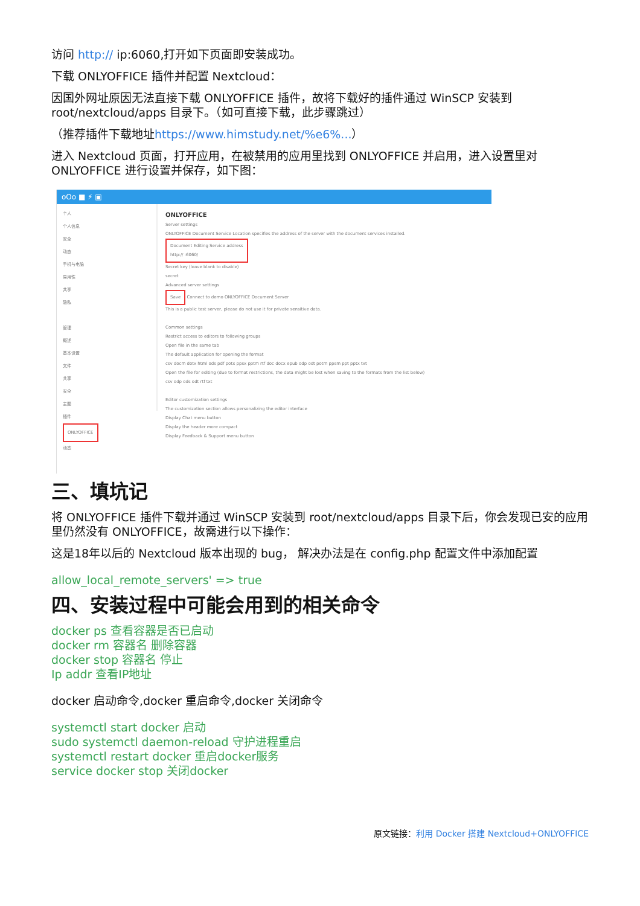访问 http:// ip:6060,打开如下页面即安装成功。
下载 ONLYOFFICE 插件并配置 Nextcloud：
因国外网址原因无法直接下载 ONLYOFFICE 插件，故将下载好的插件通过 WinSCP 安装到 root/nextcloud/apps 目录下。（如可直接下载，此步骤跳过）
（推荐插件下载地址https://www.himstudy.net/%e6%...）
进入 Nextcloud 页面，打开应用，在被禁用的应用里找到 ONLYOFFICE 并启用，进入设置里对 ONLYOFFICE 进行设置并保存，如下图：
oOo ■ ⚡ ▣
个人
个人信息
安全
动态
手机与电脑
易用性
共享
隐私
管理
概述
基本设置
文件
共享
安全
主题
插件
ONLYOFFICE
动态
ONLYOFFICE
Server settings
ONLYOFFICE Document Service Location specifies the address of the server with the document services installed.
Document Editing Service address
http:// :6060/
Secret key (leave blank to disable)
secret
Advanced server settings
Save Connect to demo ONLYOFFICE Document Server
This is a public test server, please do not use it for private sensitive data.
Common settings
Restrict access to editors to following groups
Open file in the same tab
The default application for opening the format
csv docm dotx html ods pdf potx ppsx pptm rtf doc docx epub odp odt potm ppsm ppt pptx txt
Open the file for editing (due to format restrictions, the data might be lost when saving to the formats from the list below)
csv odp ods odt rtf txt
Editor customization settings
The customization section allows personalizing the editor interface
Display Chat menu button
Display the header more compact
Display Feedback & Support menu button
三、填坑记
将 ONLYOFFICE 插件下载并通过 WinSCP 安装到 root/nextcloud/apps 目录下后，你会发现已安的应用里仍然没有 ONLYOFFICE，故需进行以下操作：
这是18年以后的 Nextcloud 版本出现的 bug， 解决办法是在 config.php 配置文件中添加配置
allow_local_remote_servers' => true
四、安装过程中可能会用到的相关命令
docker ps 查看容器是否已启动
docker rm 容器名 删除容器
docker stop 容器名 停止
Ip addr 查看IP地址
docker 启动命令,docker 重启命令,docker 关闭命令
systemctl start docker 启动
sudo systemctl daemon-reload 守护进程重启
systemctl restart docker 重启docker服务
service docker stop 关闭docker
原文链接：利用 Docker 搭建 Nextcloud+ONLYOFFICE